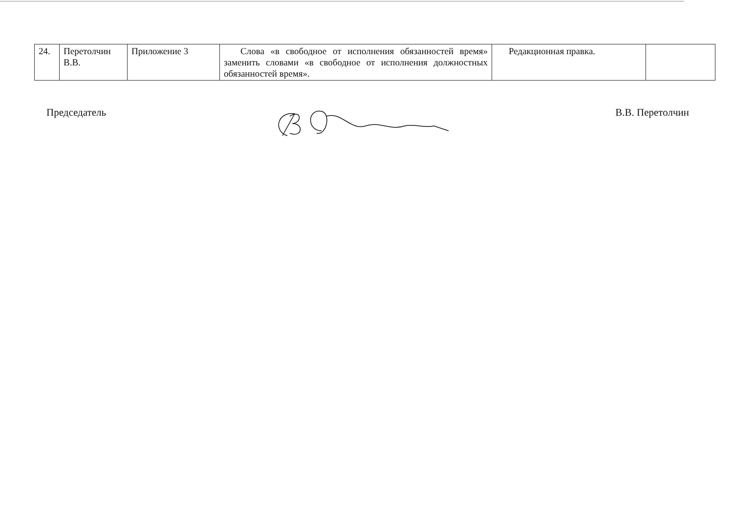| 24. | Перетолчин В.В. | Приложение 3 | Слова «в свободное от исполнения обязанностей время» заменить словами «в свободное от исполнения должностных обязанностей время». | Редакционная правка. | |
Председатель В.В. Перетолчин